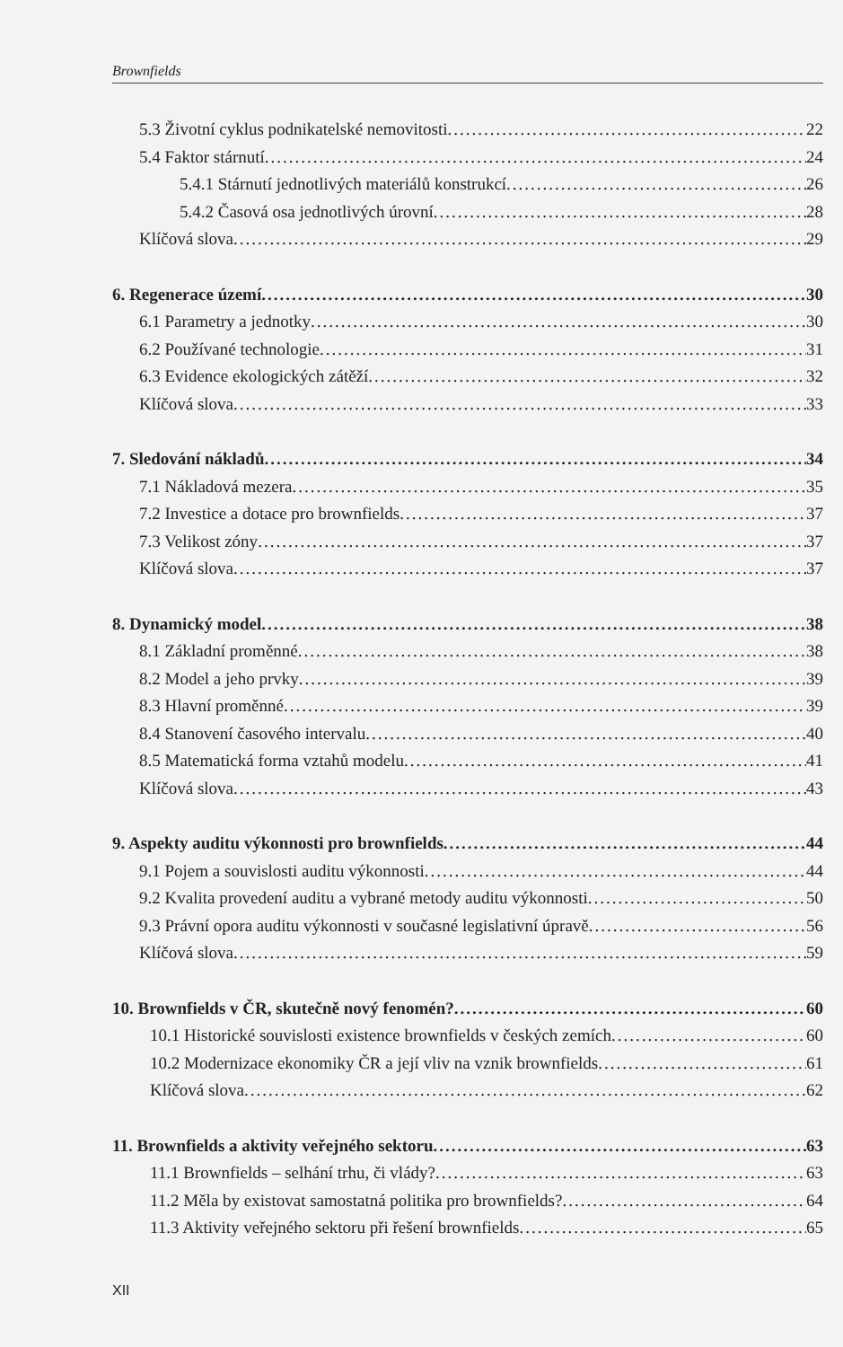Brownfields
5.3 Životní cyklus podnikatelské nemovitosti 22
5.4 Faktor stárnutí 24
5.4.1 Stárnutí jednotlivých materiálů konstrukcí 26
5.4.2 Časová osa jednotlivých úrovní 28
Klíčová slova 29
6. Regenerace území 30
6.1 Parametry a jednotky 30
6.2 Používané technologie 31
6.3 Evidence ekologických zátěží 32
Klíčová slova 33
7. Sledování nákladů 34
7.1 Nákladová mezera 35
7.2 Investice a dotace pro brownfields 37
7.3 Velikost zóny 37
Klíčová slova 37
8. Dynamický model 38
8.1 Základní proměnné 38
8.2 Model a jeho prvky 39
8.3 Hlavní proměnné 39
8.4 Stanovení časového intervalu 40
8.5 Matematická forma vztahů modelu 41
Klíčová slova 43
9. Aspekty auditu výkonnosti pro brownfields 44
9.1 Pojem a souvislosti auditu výkonnosti 44
9.2 Kvalita provedení auditu a vybrané metody auditu výkonnosti 50
9.3 Právní opora auditu výkonnosti v současné legislativní úpravě 56
Klíčová slova 59
10. Brownfields v ČR, skutečně nový fenomén? 60
10.1 Historické souvislosti existence brownfields v českých zemích 60
10.2 Modernizace ekonomiky ČR a její vliv na vznik brownfields 61
Klíčová slova 62
11. Brownfields a aktivity veřejného sektoru 63
11.1 Brownfields – selhání trhu, či vlády? 63
11.2 Měla by existovat samostatná politika pro brownfields? 64
11.3 Aktivity veřejného sektoru při řešení brownfields 65
XII